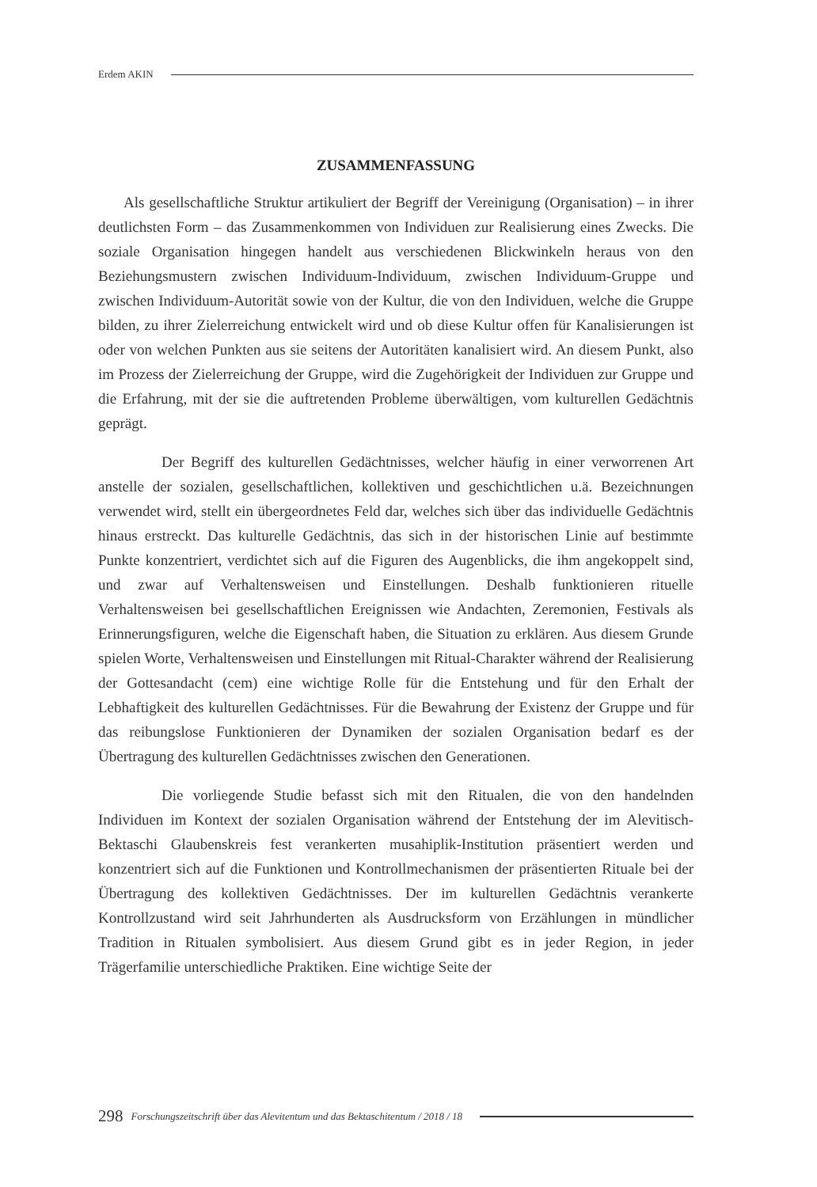Erdem AKIN
ZUSAMMENFASSUNG
Als gesellschaftliche Struktur artikuliert der Begriff der Vereinigung (Organisation) – in ihrer deutlichsten Form – das Zusammenkommen von Individuen zur Realisierung eines Zwecks. Die soziale Organisation hingegen handelt aus verschiedenen Blickwinkeln heraus von den Beziehungsmustern zwischen Individuum-Individuum, zwischen Individuum-Gruppe und zwischen Individuum-Autorität sowie von der Kultur, die von den Individuen, welche die Gruppe bilden, zu ihrer Zielerreichung entwickelt wird und ob diese Kultur offen für Kanalisierungen ist oder von welchen Punkten aus sie seitens der Autoritäten kanalisiert wird. An diesem Punkt, also im Prozess der Zielerreichung der Gruppe, wird die Zugehörigkeit der Individuen zur Gruppe und die Erfahrung, mit der sie die auftretenden Probleme überwältigen, vom kulturellen Gedächtnis geprägt.
Der Begriff des kulturellen Gedächtnisses, welcher häufig in einer verworrenen Art anstelle der sozialen, gesellschaftlichen, kollektiven und geschichtlichen u.ä. Bezeichnungen verwendet wird, stellt ein übergeordnetes Feld dar, welches sich über das individuelle Gedächtnis hinaus erstreckt. Das kulturelle Gedächtnis, das sich in der historischen Linie auf bestimmte Punkte konzentriert, verdichtet sich auf die Figuren des Augenblicks, die ihm angekoppelt sind, und zwar auf Verhaltensweisen und Einstellungen. Deshalb funktionieren rituelle Verhaltensweisen bei gesellschaftlichen Ereignissen wie Andachten, Zeremonien, Festivals als Erinnerungsfiguren, welche die Eigenschaft haben, die Situation zu erklären. Aus diesem Grunde spielen Worte, Verhaltensweisen und Einstellungen mit Ritual-Charakter während der Realisierung der Gottesandacht (cem) eine wichtige Rolle für die Entstehung und für den Erhalt der Lebhaftigkeit des kulturellen Gedächtnisses. Für die Bewahrung der Existenz der Gruppe und für das reibungslose Funktionieren der Dynamiken der sozialen Organisation bedarf es der Übertragung des kulturellen Gedächtnisses zwischen den Generationen.
Die vorliegende Studie befasst sich mit den Ritualen, die von den handelnden Individuen im Kontext der sozialen Organisation während der Entstehung der im Alevitisch-Bektaschi Glaubenskreis fest verankerten musahiplik-Institution präsentiert werden und konzentriert sich auf die Funktionen und Kontrollmechanismen der präsentierten Rituale bei der Übertragung des kollektiven Gedächtnisses. Der im kulturellen Gedächtnis verankerte Kontrollzustand wird seit Jahrhunderten als Ausdrucksform von Erzählungen in mündlicher Tradition in Ritualen symbolisiert. Aus diesem Grund gibt es in jeder Region, in jeder Trägerfamilie unterschiedliche Praktiken. Eine wichtige Seite der
298 Forschungszeitschrift über das Alevitentum und das Bektaschitentum / 2018 / 18